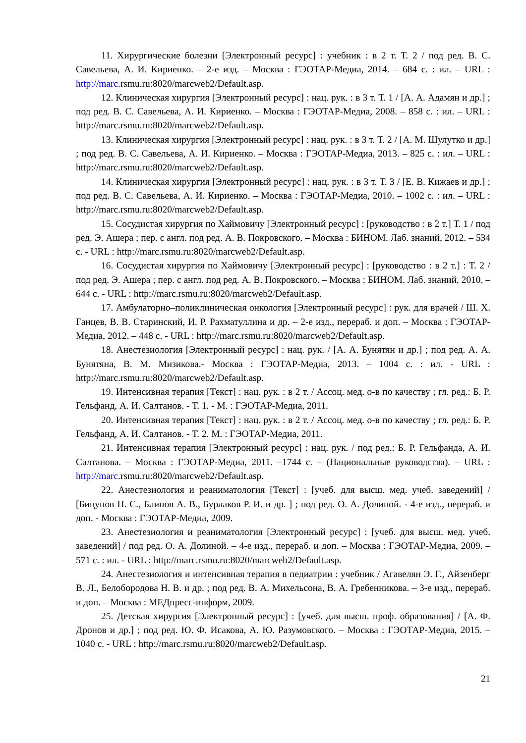11. Хирургические болезни [Электронный ресурс] : учебник : в 2 т. Т. 2 / под ред. В. С. Савельева, А. И. Кириенко. – 2-е изд. – Москва : ГЭОТАР-Медиа, 2014. – 684 с. : ил. – URL : http://marc.rsmu.ru:8020/marcweb2/Default.asp.
12. Клиническая хирургия [Электронный ресурс] : нац. рук. : в 3 т. Т. 1 / [А. А. Адамян и др.] ; под ред. В. С. Савельева, А. И. Кириенко. – Москва : ГЭОТАР-Медиа, 2008. – 858 с. : ил. – URL : http://marc.rsmu.ru:8020/marcweb2/Default.asp.
13. Клиническая хирургия [Электронный ресурс] : нац. рук. : в 3 т. Т. 2 / [А. М. Шулутко и др.] ; под ред. В. С. Савельева, А. И. Кириенко. – Москва : ГЭОТАР-Медиа, 2013. – 825 с. : ил. – URL : http://marc.rsmu.ru:8020/marcweb2/Default.asp.
14. Клиническая хирургия [Электронный ресурс] : нац. рук. : в 3 т. Т. 3 / [Е. В. Кижаев и др.] ; под ред. В. С. Савельева, А. И. Кириенко. – Москва : ГЭОТАР-Медиа, 2010. – 1002 с. : ил. – URL : http://marc.rsmu.ru:8020/marcweb2/Default.asp.
15. Сосудистая хирургия по Хаймовичу [Электронный ресурс] : [руководство : в 2 т.] Т. 1 / под ред. Э. Ашера ; пер. с англ. под ред. А. В. Покровского. – Москва : БИНОМ. Лаб. знаний, 2012. – 534 с. - URL : http://marc.rsmu.ru:8020/marcweb2/Default.asp.
16. Сосудистая хирургия по Хаймовичу [Электронный ресурс] : [руководство : в 2 т.] : Т. 2 / под ред. Э. Ашера ; пер. с англ. под ред. А. В. Покровского. – Москва : БИНОМ. Лаб. знаний, 2010. – 644 с. - URL : http://marc.rsmu.ru:8020/marcweb2/Default.asp.
17. Амбулаторно–поликлиническая онкология [Электронный ресурс] : рук. для врачей / Ш. Х. Ганцев, В. В. Старинский, И. Р. Рахматуллина и др. – 2-е изд., перераб. и доп. – Москва : ГЭОТАР-Медиа, 2012. – 448 с. - URL : http://marc.rsmu.ru:8020/marcweb2/Default.asp.
18. Анестезиология [Электронный ресурс] : нац. рук. / [А. А. Бунятян и др.] ; под ред. А. А. Бунятяна, В. М. Мизикова.- Москва : ГЭОТАР-Медиа, 2013. – 1004 с. : ил. - URL : http://marc.rsmu.ru:8020/marcweb2/Default.asp.
19. Интенсивная терапия [Текст] : нац. рук. : в 2 т. / Ассоц. мед. о-в по качеству ; гл. ред.: Б. Р. Гельфанд, А. И. Салтанов. - Т. 1. - М. : ГЭОТАР-Медиа, 2011.
20. Интенсивная терапия [Текст] : нац. рук. : в 2 т. / Ассоц. мед. о-в по качеству ; гл. ред.: Б. Р. Гельфанд, А. И. Салтанов. - Т. 2. М. : ГЭОТАР-Медиа, 2011.
21. Интенсивная терапия [Электронный ресурс] : нац. рук. / под ред.: Б. Р. Гельфанда, А. И. Салтанова. – Москва : ГЭОТАР-Медиа, 2011. –1744 с. – (Национальные руководства). – URL : http://marc.rsmu.ru:8020/marcweb2/Default.asp.
22. Анестезиология и реаниматология [Текст] : [учеб. для высш. мед. учеб. заведений] / [Бицунов Н. С., Блинов А. В., Бурлаков Р. И. и др. ] ; под ред. О. А. Долиной. - 4-е изд., перераб. и доп. - Москва : ГЭОТАР-Медиа, 2009.
23. Анестезиология и реаниматология [Электронный ресурс] : [учеб. для высш. мед. учеб. заведений] / под ред. О. А. Долиной. – 4-е изд., перераб. и доп. – Москва : ГЭОТАР-Медиа, 2009. – 571 с. : ил. - URL : http://marc.rsmu.ru:8020/marcweb2/Default.asp.
24. Анестезиология и интенсивная терапия в педиатрии : учебник / Агавелян Э. Г., Айзенберг В. Л., Белобородова Н. В. и др. ; под ред. В. А. Михельсона, В. А. Гребенникова. – 3-е изд., перераб. и доп. – Москва : МЕДпресс-информ, 2009.
25. Детская хирургия [Электронный ресурс] : [учеб. для высш. проф. образования] / [А. Ф. Дронов и др.] ; под ред. Ю. Ф. Исакова, А. Ю. Разумовского. – Москва : ГЭОТАР-Медиа, 2015. – 1040 с. - URL : http://marc.rsmu.ru:8020/marcweb2/Default.asp.
21